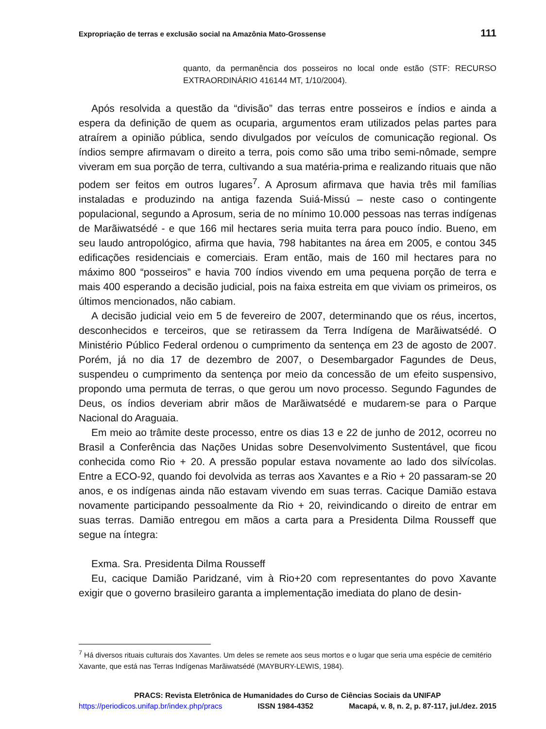Expropriação de terras e exclusão social na Amazônia Mato-Grossense 111
quanto, da permanência dos posseiros no local onde estão (STF: RECURSO EXTRAORDINÁRIO 416144 MT, 1/10/2004).
Após resolvida a questão da “divisão” das terras entre posseiros e índios e ainda a espera da definição de quem as ocuparia, argumentos eram utilizados pelas partes para atraírem a opinião pública, sendo divulgados por veículos de comunicação regional. Os índios sempre afirmavam o direito a terra, pois como são uma tribo semi-nômade, sempre viveram em sua porção de terra, cultivando a sua matéria-prima e realizando rituais que não podem ser feitos em outros lugares<sup>7</sup>. A Aprosum afirmava que havia três mil famílias instaladas e produzindo na antiga fazenda Suiá-Missú – neste caso o contingente populacional, segundo a Aprosum, seria de no mínimo 10.000 pessoas nas terras indígenas de Marãiwatsédé - e que 166 mil hectares seria muita terra para pouco índio. Bueno, em seu laudo antropológico, afirma que havia, 798 habitantes na área em 2005, e contou 345 edificações residenciais e comerciais. Eram então, mais de 160 mil hectares para no máximo 800 “posseiros” e havia 700 índios vivendo em uma pequena porção de terra e mais 400 esperando a decisão judicial, pois na faixa estreita em que viviam os primeiros, os últimos mencionados, não cabiam.
A decisão judicial veio em 5 de fevereiro de 2007, determinando que os réus, incertos, desconhecidos e terceiros, que se retirassem da Terra Indígena de Marãiwatsédé. O Ministério Público Federal ordenou o cumprimento da sentença em 23 de agosto de 2007. Porém, já no dia 17 de dezembro de 2007, o Desembargador Fagundes de Deus, suspendeu o cumprimento da sentença por meio da concessão de um efeito suspensivo, propondo uma permuta de terras, o que gerou um novo processo. Segundo Fagundes de Deus, os índios deveriam abrir mãos de Marãiwatsédé e mudarem-se para o Parque Nacional do Araguaia.
Em meio ao trâmite deste processo, entre os dias 13 e 22 de junho de 2012, ocorreu no Brasil a Conferência das Nações Unidas sobre Desenvolvimento Sustentável, que ficou conhecida como Rio + 20. A pressão popular estava novamente ao lado dos silvícolas. Entre a ECO-92, quando foi devolvida as terras aos Xavantes e a Rio + 20 passaram-se 20 anos, e os indígenas ainda não estavam vivendo em suas terras. Cacique Damião estava novamente participando pessoalmente da Rio + 20, reivindicando o direito de entrar em suas terras. Damião entregou em mãos a carta para a Presidenta Dilma Rousseff que segue na íntegra:
Exma. Sra. Presidenta Dilma Rousseff
Eu, cacique Damião Paridzané, vim à Rio+20 com representantes do povo Xavante exigir que o governo brasileiro garanta a implementação imediata do plano de desin-
<sup>7</sup> Há diversos rituais culturais dos Xavantes. Um deles se remete aos seus mortos e o lugar que seria uma espécie de cemitério Xavante, que está nas Terras Indígenas Marãiwatsédé (MAYBURY-LEWIS, 1984).
PRACS: Revista Eletrônica de Humanidades do Curso de Ciências Sociais da UNIFAP
https://periodicos.unifap.br/index.php/pracs ISSN 1984-4352 Macapá, v. 8, n. 2, p. 87-117, jul./dez. 2015